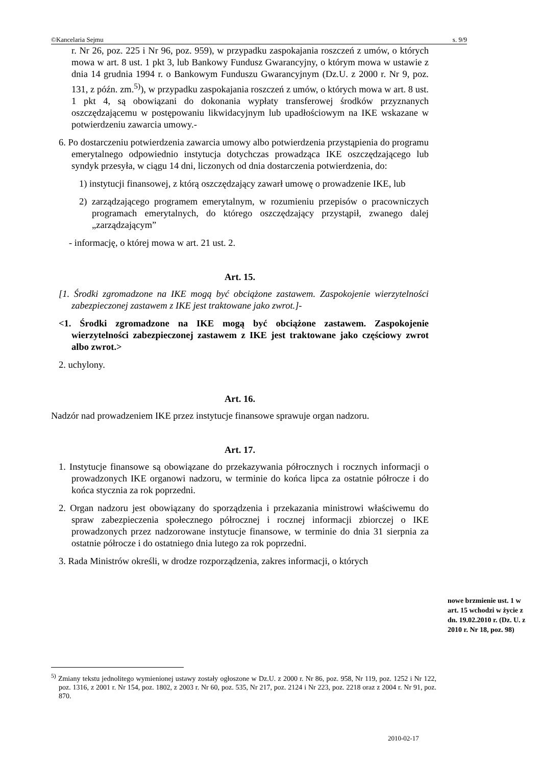©Kancelaria Sejmu s. 9/9
r. Nr 26, poz. 225 i Nr 96, poz. 959), w przypadku zaspokajania roszczeń z umów, o których mowa w art. 8 ust. 1 pkt 3, lub Bankowy Fundusz Gwarancyjny, o którym mowa w ustawie z dnia 14 grudnia 1994 r. o Bankowym Funduszu Gwarancyjnym (Dz.U. z 2000 r. Nr 9, poz. 131, z późn. zm.<sup>5)</sup>), w przypadku zaspokajania roszczeń z umów, o których mowa w art. 8 ust. 1 pkt 4, są obowiązani do dokonania wypłaty transferowej środków przyznanych oszczędzającemu w postępowaniu likwidacyjnym lub upadłościowym na IKE wskazane w potwierdzeniu zawarcia umowy.-
6. Po dostarczeniu potwierdzenia zawarcia umowy albo potwierdzenia przystąpienia do programu emerytalnego odpowiednio instytucja dotychczas prowadząca IKE oszczędzającego lub syndyk przesyła, w ciągu 14 dni, liczonych od dnia dostarczenia potwierdzenia, do:
1) instytucji finansowej, z którą oszczędzający zawarł umowę o prowadzenie IKE, lub
2) zarządzającego programem emerytalnym, w rozumieniu przepisów o pracowniczych programach emerytalnych, do którego oszczędzający przystąpił, zwanego dalej „zarządzającym”
- informację, o której mowa w art. 21 ust. 2.
Art. 15.
[1. Środki zgromadzone na IKE mogą być obciążone zastawem. Zaspokojenie wierzytelności zabezpieczonej zastawem z IKE jest traktowane jako zwrot.]-
<1. Środki zgromadzone na IKE mogą być obciążone zastawem. Zaspokojenie wierzytelności zabezpieczonej zastawem z IKE jest traktowane jako częściowy zwrot albo zwrot.>
2. uchylony.
Art. 16.
Nadzór nad prowadzeniem IKE przez instytucje finansowe sprawuje organ nadzoru.
Art. 17.
1. Instytucje finansowe są obowiązane do przekazywania półrocznych i rocznych informacji o prowadzonych IKE organowi nadzoru, w terminie do końca lipca za ostatnie półrocze i do końca stycznia za rok poprzedni.
2. Organ nadzoru jest obowiązany do sporządzenia i przekazania ministrowi właściwemu do spraw zabezpieczenia społecznego półrocznej i rocznej informacji zbiorczej o IKE prowadzonych przez nadzorowane instytucje finansowe, w terminie do dnia 31 sierpnia za ostatnie półrocze i do ostatniego dnia lutego za rok poprzedni.
3. Rada Ministrów określi, w drodze rozporządzenia, zakres informacji, o których
nowe brzmienie ust. 1 w art. 15 wchodzi w życie z dn. 19.02.2010 r. (Dz. U. z 2010 r. Nr 18, poz. 98)
<sup>5)</sup> Zmiany tekstu jednolitego wymienionej ustawy zostały ogłoszone w Dz.U. z 2000 r. Nr 86, poz. 958, Nr 119, poz. 1252 i Nr 122, poz. 1316, z 2001 r. Nr 154, poz. 1802, z 2003 r. Nr 60, poz. 535, Nr 217, poz. 2124 i Nr 223, poz. 2218 oraz z 2004 r. Nr 91, poz. 870.
2010-02-17